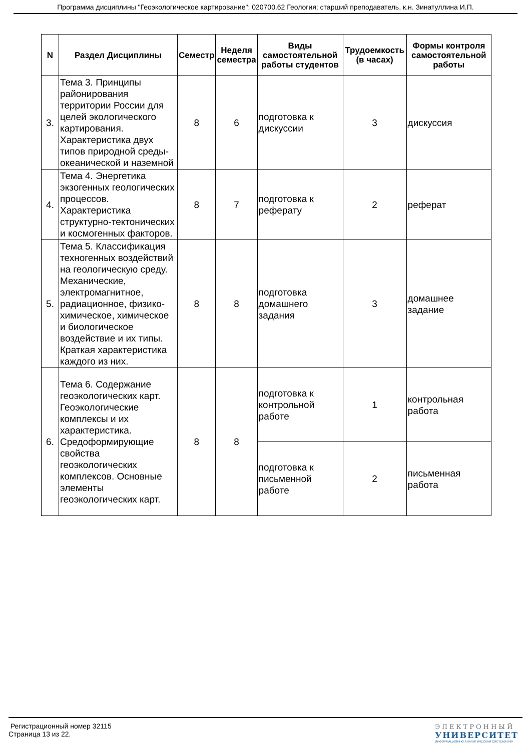Программа дисциплины "Геоэкологическое картирование"; 020700.62 Геология; старший преподаватель, к.н. Зинатуллина И.П.
| N | Раздел Дисциплины | Семестр | Неделя семестра | Виды самостоятельной работы студентов | Трудоемкость (в часах) | Формы контроля самостоятельной работы |
| --- | --- | --- | --- | --- | --- | --- |
| 3. | Тема 3. Принципы районирования территории России для целей экологического картирования. Характеристика двух типов природной среды-океанической и наземной | 8 | 6 | подготовка к дискуссии | 3 | дискуссия |
| 4. | Тема 4. Энергетика экзогенных геологических процессов. Характеристика структурно-тектонических и космогенных факторов. | 8 | 7 | подготовка к реферату | 2 | реферат |
| 5. | Тема 5. Классификация техногенных воздействий на геологическую среду. Механические, электромагнитное, радиационное, физико-химическое, химическое и биологическое воздействие и их типы. Краткая характеристика каждого из них. | 8 | 8 | подготовка домашнего задания | 3 | домашнее задание |
| 6. | Тема 6. Содержание геоэкологических карт. Геоэкологические комплексы и их характеристика. Средоформирующие свойства геоэкологических комплексов. Основные элементы геоэкологических карт. | 8 | 8 | подготовка к контрольной работе | 1 | контрольная работа |
| | | | | подготовка к письменной работе | 2 | письменная работа |
Регистрационный номер 32115
Страница 13 из 22.
ЭЛЕКТРОННЫЙ
УНИВЕРСИТЕТ
ИНФОРМАЦИОННО АНАЛИТИЧЕСКАЯ СИСТЕМА КФУ